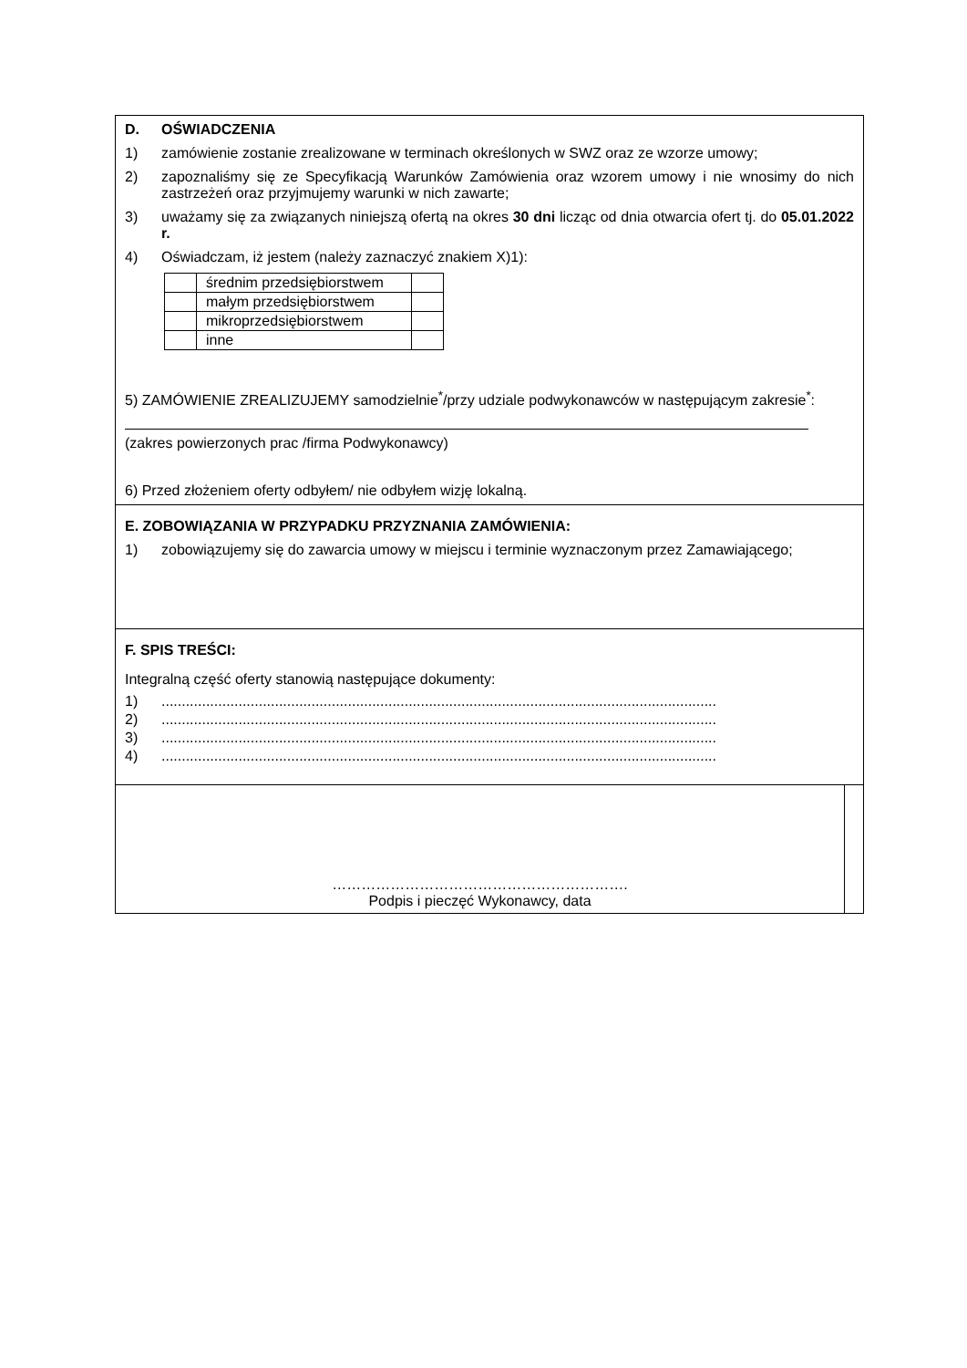D. OŚWIADCZENIA
1) zamówienie zostanie zrealizowane w terminach określonych w SWZ oraz ze wzorze umowy;
2) zapoznaliśmy się ze Specyfikacją Warunków Zamówienia oraz wzorem umowy i nie wnosimy do nich zastrzeżeń oraz przyjmujemy warunki w nich zawarte;
3) uważamy się za związanych niniejszą ofertą na okres 30 dni licząc od dnia otwarcia ofert tj. do 05.01.2022 r.
4) Oświadczam, iż jestem (należy zaznaczyć znakiem X)1):
| | średnim przedsiębiorstwem | |
| | małym przedsiębiorstwem | |
| | mikroprzedsiębiorstwem | |
| | inne | |
5) ZAMÓWIENIE ZREALIZUJEMY samodzielnie<sup>*</sup>/przy udziale podwykonawców w następującym zakresie<sup>*</sup>:
(zakres powierzonych prac /firma Podwykonawcy)
6) Przed złożeniem oferty odbyłem/ nie odbyłem wizję lokalną.
E. ZOBOWIĄZANIA W PRZYPADKU PRZYZNANIA ZAMÓWIENIA:
1) zobowiązujemy się do zawarcia umowy w miejscu i terminie wyznaczonym przez Zamawiającego;
F. SPIS TREŚCI:
Integralną część oferty stanowią następujące dokumenty:
1).........................................................................................................................................
2).........................................................................................................................................
3).........................................................................................................................................
4).........................................................................................................................................
…………………………………………………….
Podpis i pieczęć Wykonawcy, data